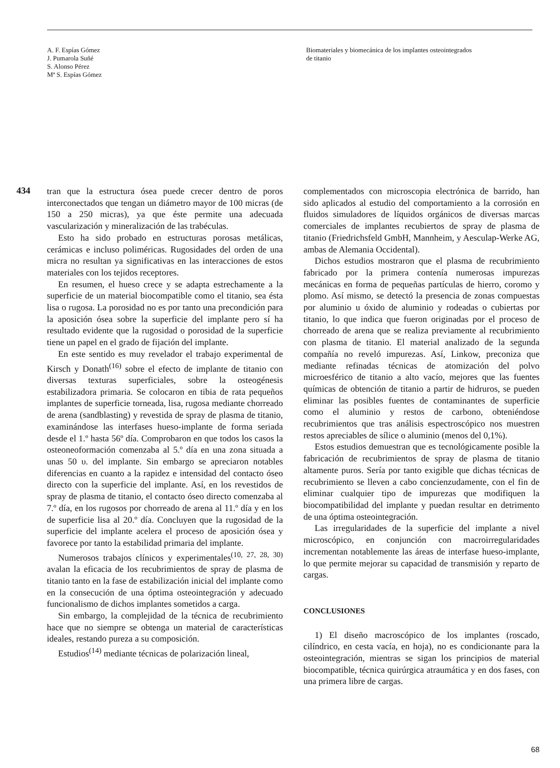A. F. Espías Gómez
J. Pumarola Suñé
S. Alonso Pérez
Mª S. Espías Gómez
Biomateriales y biomecánica de los implantes osteointegrados
de titanio
434
tran que la estructura ósea puede crecer dentro de poros interconectados que tengan un diámetro mayor de 100 micras (de 150 a 250 micras), ya que éste permite una adecuada vascularización y mineralización de las trabéculas.
Esto ha sido probado en estructuras porosas metálicas, cerámicas e incluso poliméricas. Rugosidades del orden de una micra no resultan ya significativas en las interacciones de estos materiales con los tejidos receptores.
En resumen, el hueso crece y se adapta estrechamente a la superficie de un material biocompatible como el titanio, sea ésta lisa o rugosa. La porosidad no es por tanto una precondición para la aposición ósea sobre la superficie del implante pero sí ha resultado evidente que la rugosidad o porosidad de la superficie tiene un papel en el grado de fijación del implante.
En este sentido es muy revelador el trabajo experimental de Kirsch y Donath<sup>(16)</sup> sobre el efecto de implante de titanio con diversas texturas superficiales, sobre la osteogénesis estabilizadora primaria. Se colocaron en tibia de rata pequeños implantes de superficie torneada, lisa, rugosa mediante chorreado de arena (sandblasting) y revestida de spray de plasma de titanio, examinándose las interfases hueso-implante de forma seriada desde el 1.º hasta 56º día. Comprobaron en que todos los casos la osteoneoformación comenzaba al 5.º día en una zona situada a unas 50 υ. del implante. Sin embargo se apreciaron notables diferencias en cuanto a la rapidez e intensidad del contacto óseo directo con la superficie del implante. Así, en los revestidos de spray de plasma de titanio, el contacto óseo directo comenzaba al 7.º día, en los rugosos por chorreado de arena al 11.º día y en los de superficie lisa al 20.º día. Concluyen que la rugosidad de la superficie del implante acelera el proceso de aposición ósea y favorece por tanto la estabilidad primaria del implante.
Numerosos trabajos clínicos y experimentales<sup>(10, 27, 28, 30)</sup> avalan la eficacia de los recubrimientos de spray de plasma de titanio tanto en la fase de estabilización inicial del implante como en la consecución de una óptima osteointegración y adecuado funcionalismo de dichos implantes sometidos a carga.
Sin embargo, la complejidad de la técnica de recubrimiento hace que no siempre se obtenga un material de características ideales, restando pureza a su composición.
Estudios<sup>(14)</sup> mediante técnicas de polarización lineal,
complementados con microscopia electrónica de barrido, han sido aplicados al estudio del comportamiento a la corrosión en fluidos simuladores de líquidos orgánicos de diversas marcas comerciales de implantes recubiertos de spray de plasma de titanio (Friedrichsfeld GmbH, Mannheim, y Aesculap-Werke AG, ambas de Alemania Occidental).
Dichos estudios mostraron que el plasma de recubrimiento fabricado por la primera contenía numerosas impurezas mecánicas en forma de pequeñas partículas de hierro, coromo y plomo. Así mismo, se detectó la presencia de zonas compuestas por aluminio u óxido de aluminio y rodeadas o cubiertas por titanio, lo que indica que fueron originadas por el proceso de chorreado de arena que se realiza previamente al recubrimiento con plasma de titanio. El material analizado de la segunda compañía no reveló impurezas. Así, Linkow, preconiza que mediante refinadas técnicas de atomización del polvo microesférico de titanio a alto vacío, mejores que las fuentes químicas de obtención de titanio a partir de hidruros, se pueden eliminar las posibles fuentes de contaminantes de superficie como el aluminio y restos de carbono, obteniéndose recubrimientos que tras análisis espectroscópico nos muestren restos apreciables de sílice o aluminio (menos del 0,1%).
Estos estudios demuestran que es tecnológicamente posible la fabricación de recubrimientos de spray de plasma de titanio altamente puros. Sería por tanto exigible que dichas técnicas de recubrimiento se lleven a cabo concienzudamente, con el fin de eliminar cualquier tipo de impurezas que modifiquen la biocompatibilidad del implante y puedan resultar en detrimento de una óptima osteointegración.
Las irregularidades de la superficie del implante a nivel microscópico, en conjunción con macroirregularidades incrementan notablemente las áreas de interfase hueso-implante, lo que permite mejorar su capacidad de transmisión y reparto de cargas.
CONCLUSIONES
1) El diseño macroscópico de los implantes (roscado, cilíndrico, en cesta vacía, en hoja), no es condicionante para la osteointegración, mientras se sigan los principios de material biocompatible, técnica quirúrgica atraumática y en dos fases, con una primera libre de cargas.
68